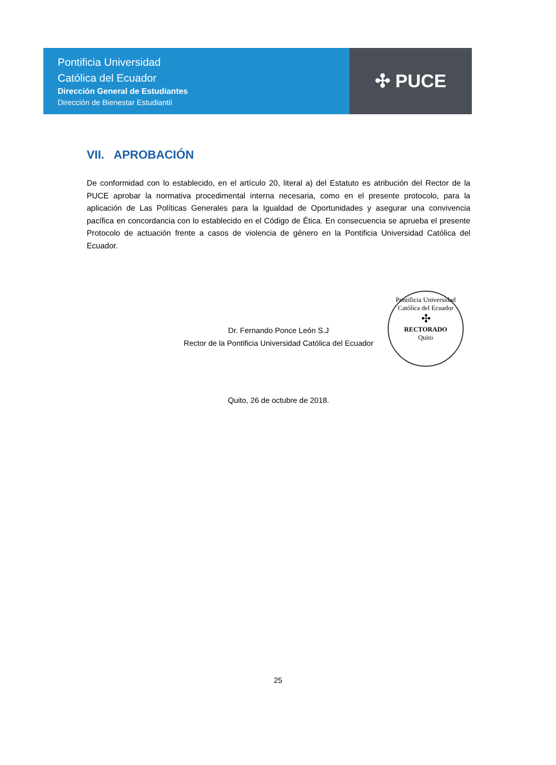Pontificia Universidad
Católica del Ecuador
Dirección General de Estudiantes
Dirección de Bienestar Estudiantil
✣ PUCE
VII. APROBACIÓN
De conformidad con lo establecido, en el artículo 20, literal a) del Estatuto es atribución del Rector de la PUCE aprobar la normativa procedimental interna necesaria, como en el presente protocolo, para la aplicación de Las Políticas Generales para la Igualdad de Oportunidades y asegurar una convivencia pacífica en concordancia con lo establecido en el Código de Ética. En consecuencia se aprueba el presente Protocolo de actuación frente a casos de violencia de género en la Pontificia Universidad Católica del Ecuador.
Dr. Fernando Ponce León S.J
Rector de la Pontificia Universidad Católica del Ecuador
Quito, 26 de octubre de 2018.
Pontificia Universidad Católica del Ecuador
✣
RECTORADO
Quito
25